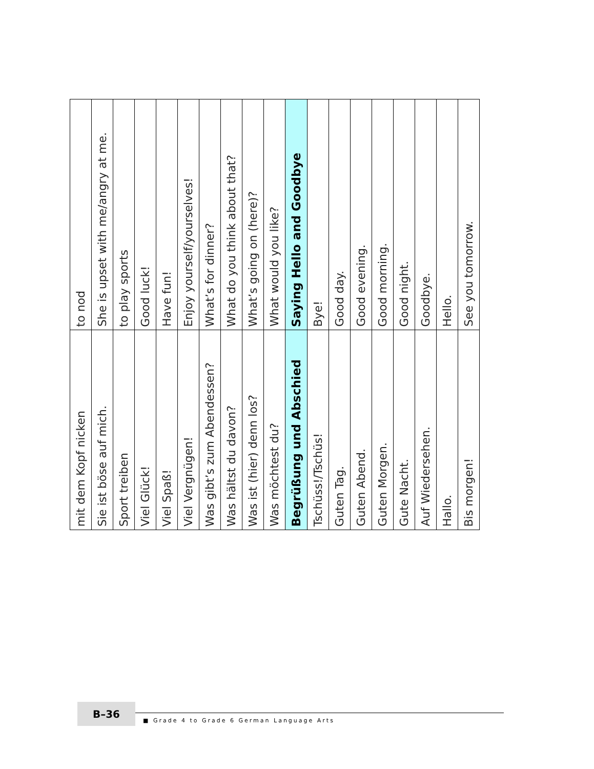| mit dem Kopf nicken | to nod |
| Sie ist böse auf mich. | She is upset with me/angry at me. |
| Sport treiben | to play sports |
| Viel Glück! | Good luck! |
| Viel Spaß! | Have fun! |
| Viel Vergnügen! | Enjoy yourself/yourselves! |
| Was gibt’s zum Abendessen? | What’s for dinner? |
| Was hältst du davon? | What do you think about that? |
| Was ist (hier) denn los? | What’s going on (here)? |
| Was möchtest du? | What would you like? |
| Begrüßung und Abschied | Saying Hello and Goodbye |
| Tschüss!/Tschüs! | Bye! |
| Guten Tag. | Good day. |
| Guten Abend. | Good evening. |
| Guten Morgen. | Good morning. |
| Gute Nacht. | Good night. |
| Auf Wiedersehen. | Goodbye. |
| Hallo. | Hello. |
| Bis morgen! | See you tomorrow. |
B–36
■ Grade 4 to Grade 6 German Language Arts